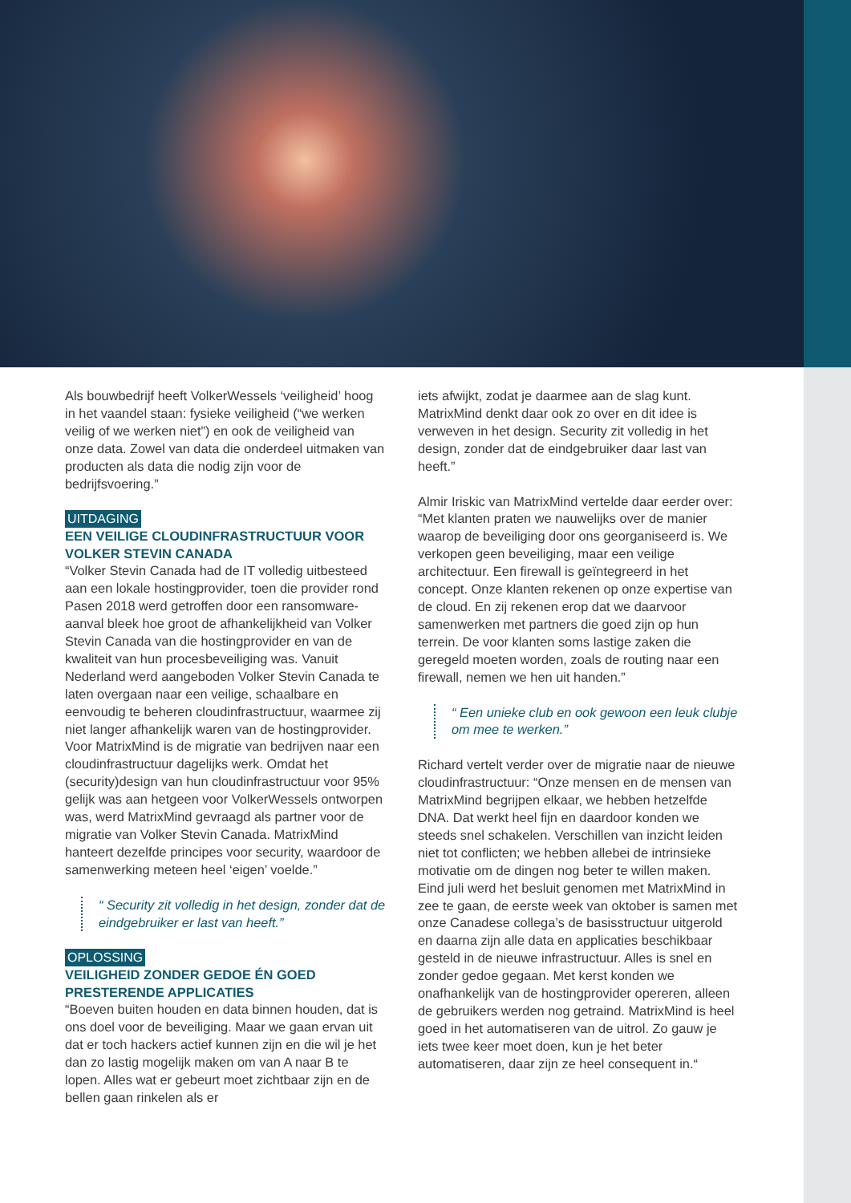Als bouwbedrijf heeft VolkerWessels ‘veiligheid’ hoog in het vaandel staan: fysieke veiligheid (“we werken veilig of we werken niet”) en ook de veiligheid van onze data. Zowel van data die onderdeel uitmaken van producten als data die nodig zijn voor de bedrijfsvoering.”
UITDAGING
EEN VEILIGE CLOUDINFRASTRUCTUUR VOOR VOLKER STEVIN CANADA
“Volker Stevin Canada had de IT volledig uitbesteed aan een lokale hostingprovider, toen die provider rond Pasen 2018 werd getroffen door een ransomware-aanval bleek hoe groot de afhankelijkheid van Volker Stevin Canada van die hostingprovider en van de kwaliteit van hun procesbeveiliging was. Vanuit Nederland werd aangeboden Volker Stevin Canada te laten overgaan naar een veilige, schaalbare en eenvoudig te beheren cloudinfrastructuur, waarmee zij niet langer afhankelijk waren van de hostingprovider. Voor MatrixMind is de migratie van bedrijven naar een cloudinfrastructuur dagelijks werk. Omdat het (security)design van hun cloudinfrastructuur voor 95% gelijk was aan hetgeen voor VolkerWessels ontworpen was, werd MatrixMind gevraagd als partner voor de migratie van Volker Stevin Canada. MatrixMind hanteert dezelfde principes voor security, waardoor de samenwerking meteen heel ‘eigen’ voelde.”
“ Security zit volledig in het design, zonder dat de eindgebruiker er last van heeft.”
OPLOSSING
VEILIGHEID ZONDER GEDOE ÉN GOED PRESTERENDE APPLICATIES
“Boeven buiten houden en data binnen houden, dat is ons doel voor de beveiliging. Maar we gaan ervan uit dat er toch hackers actief kunnen zijn en die wil je het dan zo lastig mogelijk maken om van A naar B te lopen. Alles wat er gebeurt moet zichtbaar zijn en de bellen gaan rinkelen als er
iets afwijkt, zodat je daarmee aan de slag kunt. MatrixMind denkt daar ook zo over en dit idee is verweven in het design. Security zit volledig in het design, zonder dat de eindgebruiker daar last van heeft.”
Almir Iriskic van MatrixMind vertelde daar eerder over: “Met klanten praten we nauwelijks over de manier waarop de beveiliging door ons georganiseerd is. We verkopen geen beveiliging, maar een veilige architectuur. Een firewall is geïntegreerd in het concept. Onze klanten rekenen op onze expertise van de cloud. En zij rekenen erop dat we daarvoor samenwerken met partners die goed zijn op hun terrein. De voor klanten soms lastige zaken die geregeld moeten worden, zoals de routing naar een firewall, nemen we hen uit handen.”
“ Een unieke club en ook gewoon een leuk clubje om mee te werken.”
Richard vertelt verder over de migratie naar de nieuwe cloudinfrastructuur: “Onze mensen en de mensen van MatrixMind begrijpen elkaar, we hebben hetzelfde DNA. Dat werkt heel fijn en daardoor konden we steeds snel schakelen. Verschillen van inzicht leiden niet tot conflicten; we hebben allebei de intrinsieke motivatie om de dingen nog beter te willen maken. Eind juli werd het besluit genomen met MatrixMind in zee te gaan, de eerste week van oktober is samen met onze Canadese collega’s de basisstructuur uitgerold en daarna zijn alle data en applicaties beschikbaar gesteld in de nieuwe infrastructuur. Alles is snel en zonder gedoe gegaan. Met kerst konden we onafhankelijk van de hostingprovider opereren, alleen de gebruikers werden nog getraind. MatrixMind is heel goed in het automatiseren van de uitrol. Zo gauw je iets twee keer moet doen, kun je het beter automatiseren, daar zijn ze heel consequent in.“